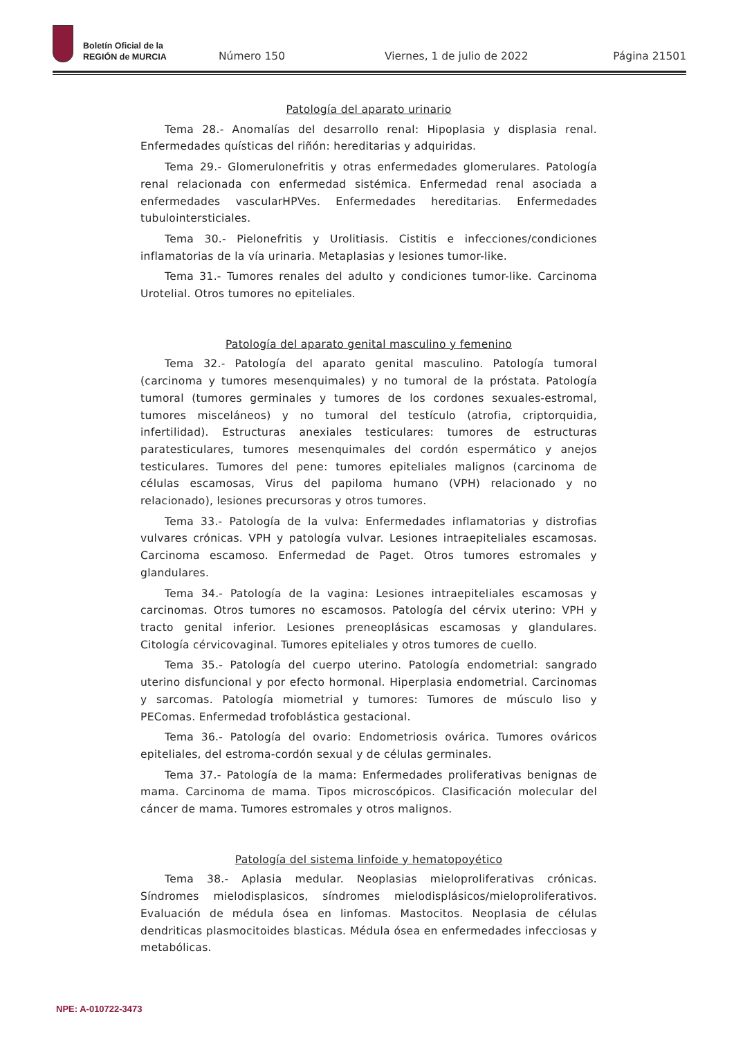Boletín Oficial de la
REGIÓN de MURCIA
Número 150
Viernes, 1 de julio de 2022
Página 21501
Patología del aparato urinario
Tema 28.- Anomalías del desarrollo renal: Hipoplasia y displasia renal. Enfermedades quísticas del riñón: hereditarias y adquiridas.
Tema 29.- Glomerulonefritis y otras enfermedades glomerulares. Patología renal relacionada con enfermedad sistémica. Enfermedad renal asociada a enfermedades vascularHPVes. Enfermedades hereditarias. Enfermedades tubulointersticiales.
Tema 30.- Pielonefritis y Urolitiasis. Cistitis e infecciones/condiciones inflamatorias de la vía urinaria. Metaplasias y lesiones tumor-like.
Tema 31.- Tumores renales del adulto y condiciones tumor-like. Carcinoma Urotelial. Otros tumores no epiteliales.
Patología del aparato genital masculino y femenino
Tema 32.- Patología del aparato genital masculino. Patología tumoral (carcinoma y tumores mesenquimales) y no tumoral de la próstata. Patología tumoral (tumores germinales y tumores de los cordones sexuales-estromal, tumores misceláneos) y no tumoral del testículo (atrofia, criptorquidia, infertilidad). Estructuras anexiales testiculares: tumores de estructuras paratesticulares, tumores mesenquimales del cordón espermático y anejos testiculares. Tumores del pene: tumores epiteliales malignos (carcinoma de células escamosas, Virus del papiloma humano (VPH) relacionado y no relacionado), lesiones precursoras y otros tumores.
Tema 33.- Patología de la vulva: Enfermedades inflamatorias y distrofias vulvares crónicas. VPH y patología vulvar. Lesiones intraepiteliales escamosas. Carcinoma escamoso. Enfermedad de Paget. Otros tumores estromales y glandulares.
Tema 34.- Patología de la vagina: Lesiones intraepiteliales escamosas y carcinomas. Otros tumores no escamosos. Patología del cérvix uterino: VPH y tracto genital inferior. Lesiones preneoplásicas escamosas y glandulares. Citología cérvicovaginal. Tumores epiteliales y otros tumores de cuello.
Tema 35.- Patología del cuerpo uterino. Patología endometrial: sangrado uterino disfuncional y por efecto hormonal. Hiperplasia endometrial. Carcinomas y sarcomas. Patología miometrial y tumores: Tumores de músculo liso y PEComas. Enfermedad trofoblástica gestacional.
Tema 36.- Patología del ovario: Endometriosis ovárica. Tumores ováricos epiteliales, del estroma-cordón sexual y de células germinales.
Tema 37.- Patología de la mama: Enfermedades proliferativas benignas de mama. Carcinoma de mama. Tipos microscópicos. Clasificación molecular del cáncer de mama. Tumores estromales y otros malignos.
Patología del sistema linfoide y hematopoyético
Tema 38.- Aplasia medular. Neoplasias mieloproliferativas crónicas. Síndromes mielodisplasicos, síndromes mielodisplásicos/mieloproliferativos. Evaluación de médula ósea en linfomas. Mastocitos. Neoplasia de células dendriticas plasmocitoides blasticas. Médula ósea en enfermedades infecciosas y metabólicas.
NPE: A-010722-3473